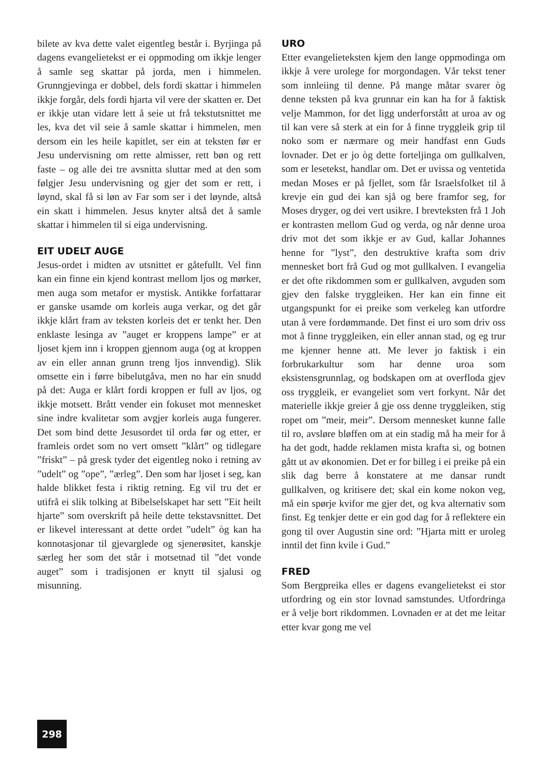bilete av kva dette valet eigentleg består i. Byrjinga på dagens evangelietekst er ei oppmoding om ikkje lenger å samle seg skattar på jorda, men i himmelen. Grunngjevinga er dobbel, dels fordi skattar i himmelen ikkje forgår, dels fordi hjarta vil vere der skatten er. Det er ikkje utan vidare lett å seie ut frå tekstutsnittet me les, kva det vil seie å samle skattar i himmelen, men dersom ein les heile kapitlet, ser ein at teksten før er Jesu undervisning om rette almisser, rett bøn og rett faste – og alle dei tre avsnitta sluttar med at den som følgjer Jesu undervisning og gjer det som er rett, i løynd, skal få si løn av Far som ser i det løynde, altså ein skatt i himmelen. Jesus knyter altså det å samle skattar i himmelen til si eiga undervisning.
EIT UDELT AUGE
Jesus-ordet i midten av utsnittet er gåtefullt. Vel finn kan ein finne ein kjend kontrast mellom ljos og mørker, men auga som metafor er mystisk. Antikke forfattarar er ganske usamde om korleis auga verkar, og det går ikkje klårt fram av teksten korleis det er tenkt her. Den enklaste lesinga av ”auget er kroppens lampe” er at ljoset kjem inn i kroppen gjennom auga (og at kroppen av ein eller annan grunn treng ljos innvendig). Slik omsette ein i førre bibelutgåva, men no har ein snudd på det: Auga er klårt fordi kroppen er full av ljos, og ikkje motsett. Brått vender ein fokuset mot mennesket sine indre kvalitetar som avgjer korleis auga fungerer. Det som bind dette Jesusordet til orda før og etter, er framleis ordet som no vert omsett ”klårt” og tidlegare ”friskt” – på gresk tyder det eigentleg noko i retning av ”udelt” og ”ope”, ”ærleg”. Den som har ljoset i seg, kan halde blikket festa i riktig retning. Eg vil tru det er utifrå ei slik tolking at Bibelselskapet har sett ”Eit heilt hjarte” som overskrift på heile dette tekstavsnittet. Det er likevel interessant at dette ordet ”udelt” òg kan ha konnotasjonar til gjevarglede og sjenerøsitet, kanskje særleg her som det står i motsetnad til ”det vonde auget” som i tradisjonen er knytt til sjalusi og misunning.
URO
Etter evangelieteksten kjem den lange oppmodinga om ikkje å vere urolege for morgondagen. Vår tekst tener som innleiing til denne. På mange måtar svarer òg denne teksten på kva grunnar ein kan ha for å faktisk velje Mammon, for det ligg underforstått at uroa av og til kan vere så sterk at ein for å finne tryggleik grip til noko som er nærmare og meir handfast enn Guds lovnader. Det er jo òg dette forteljinga om gullkalven, som er lesetekst, handlar om. Det er uvissa og ventetida medan Moses er på fjellet, som får Israelsfolket til å krevje ein gud dei kan sjå og bere framfor seg, for Moses dryger, og dei vert usikre. I brevteksten frå 1 Joh er kontrasten mellom Gud og verda, og når denne uroa driv mot det som ikkje er av Gud, kallar Johannes henne for ”lyst”, den destruktive krafta som driv mennesket bort frå Gud og mot gullkalven. I evangelia er det ofte rikdommen som er gullkalven, avguden som gjev den falske tryggleiken. Her kan ein finne eit utgangspunkt for ei preike som verkeleg kan utfordre utan å vere fordømmande. Det finst ei uro som driv oss mot å finne tryggleiken, ein eller annan stad, og eg trur me kjenner henne att. Me lever jo faktisk i ein forbrukarkultur som har denne uroa som eksistensgrunnlag, og bodskapen om at overfloda gjev oss tryggleik, er evangeliet som vert forkynt. Når det materielle ikkje greier å gje oss denne tryggleiken, stig ropet om ”meir, meir”. Dersom mennesket kunne falle til ro, avsløre bløffen om at ein stadig må ha meir for å ha det godt, hadde reklamen mista krafta si, og botnen gått ut av økonomien. Det er for billeg i ei preike på ein slik dag berre å konstatere at me dansar rundt gullkalven, og kritisere det; skal ein kome nokon veg, må ein spørje kvifor me gjer det, og kva alternativ som finst. Eg tenkjer dette er ein god dag for å reflektere ein gong til over Augustin sine ord: ”Hjarta mitt er uroleg inntil det finn kvile i Gud.”
FRED
Som Bergpreika elles er dagens evangelietekst ei stor utfordring og ein stor lovnad samstundes. Utfordringa er å velje bort rikdommen. Lovnaden er at det me leitar etter kvar gong me vel
298